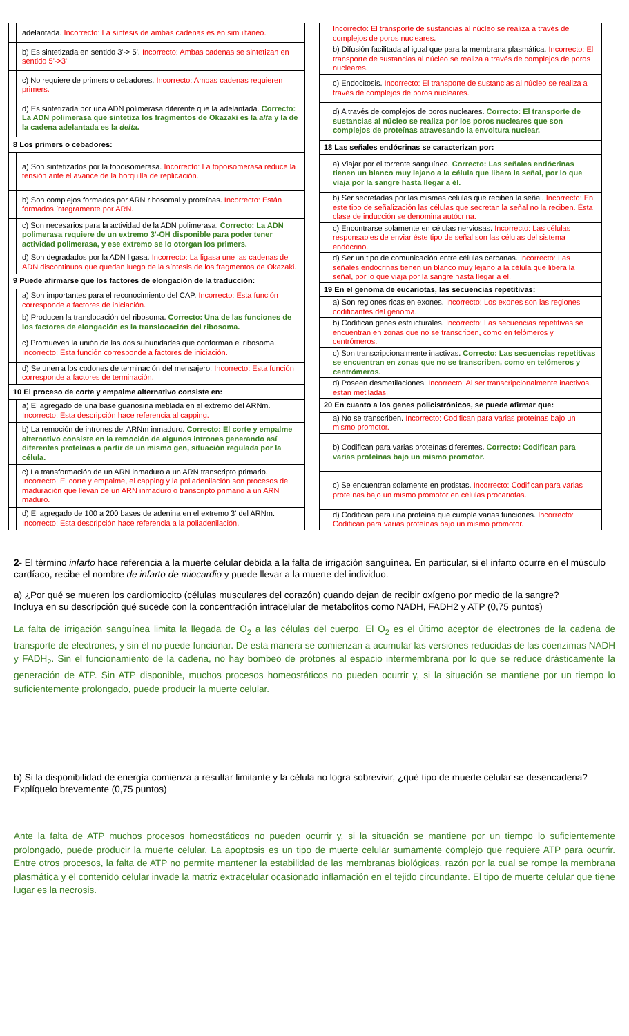| | adelantada. Incorrecto: La síntesis de ambas cadenas es en simultáneo. |
| | b) Es sintetizada en sentido 3'-> 5'. Incorrecto: Ambas cadenas se sintetizan en sentido 5'->3' |
| | c) No requiere de primers o cebadores. Incorrecto: Ambas cadenas requieren primers. |
| | d) Es sintetizada por una ADN polimerasa diferente que la adelantada. Correcto: La ADN polimerasa que sintetiza los fragmentos de Okazaki es la alfa y la de la cadena adelantada es la delta. |
| 8 Los primers o cebadores: | |
| | a) Son sintetizados por la topoisomerasa. Incorrecto: La topoisomerasa reduce la tensión ante el avance de la horquilla de replicación. |
| | b) Son complejos formados por ARN ribosomal y proteínas. Incorrecto: Están formados íntegramente por ARN. |
| | c) Son necesarios para la actividad de la ADN polimerasa. Correcto: La ADN polimerasa requiere de un extremo 3'-OH disponible para poder tener actividad polimerasa, y ese extremo se lo otorgan los primers. |
| | d) Son degradados por la ADN ligasa. Incorrecto: La ligasa une las cadenas de ADN discontinuos que quedan luego de la síntesis de los fragmentos de Okazaki. |
| 9 Puede afirmarse que los factores de elongación de la traducción: | |
| | a) Son importantes para el reconocimiento del CAP. Incorrecto: Esta función corresponde a factores de iniciación. |
| | b) Producen la translocación del ribosoma. Correcto: Una de las funciones de los factores de elongación es la translocación del ribosoma. |
| | c) Promueven la unión de las dos subunidades que conforman el ribosoma. Incorrecto: Esta función corresponde a factores de iniciación. |
| | d) Se unen a los codones de terminación del mensajero. Incorrecto: Esta función corresponde a factores de terminación. |
| 10 El proceso de corte y empalme alternativo consiste en: | |
| | a) El agregado de una base guanosina metilada en el extremo del ARNm. Incorrecto: Esta descripción hace referencia al capping. |
| | b) La remoción de intrones del ARNm inmaduro. Correcto: El corte y empalme alternativo consiste en la remoción de algunos intrones generando así diferentes proteínas a partir de un mismo gen, situación regulada por la célula. |
| | c) La transformación de un ARN inmaduro a un ARN transcripto primario. Incorrecto: El corte y empalme, el capping y la poliadenilación son procesos de maduración que llevan de un ARN inmaduro o transcripto primario a un ARN maduro. |
| | d) El agregado de 100 a 200 bases de adenina en el extremo 3' del ARNm. Incorrecto: Esta descripción hace referencia a la poliadenilación. |
| | Incorrecto: El transporte de sustancias al núcleo se realiza a través de complejos de poros nucleares. |
| | b) Difusión facilitada al igual que para la membrana plasmática. Incorrecto: El transporte de sustancias al núcleo se realiza a través de complejos de poros nucleares. |
| | c) Endocitosis. Incorrecto: El transporte de sustancias al núcleo se realiza a través de complejos de poros nucleares. |
| | d) A través de complejos de poros nucleares. Correcto: El transporte de sustancias al núcleo se realiza por los poros nucleares que son complejos de proteínas atravesando la envoltura nuclear. |
| 18 Las señales endócrinas se caracterizan por: | |
| | a) Viajar por el torrente sanguíneo. Correcto: Las señales endócrinas tienen un blanco muy lejano a la célula que libera la señal, por lo que viaja por la sangre hasta llegar a él. |
| | b) Ser secretadas por las mismas células que reciben la señal. Incorrecto: En este tipo de señalización las células que secretan la señal no la reciben. Ésta clase de inducción se denomina autócrina. |
| | c) Encontrarse solamente en células nerviosas. Incorrecto: Las células responsables de enviar éste tipo de señal son las células del sistema endócrino. |
| | d) Ser un tipo de comunicación entre células cercanas. Incorrecto: Las señales endócrinas tienen un blanco muy lejano a la célula que libera la señal, por lo que viaja por la sangre hasta llegar a él. |
| 19 En el genoma de eucariotas, las secuencias repetitivas: | |
| | a) Son regiones ricas en exones. Incorrecto: Los exones son las regiones codificantes del genoma. |
| | b) Codifican genes estructurales. Incorrecto: Las secuencias repetitivas se encuentran en zonas que no se transcriben, como en telómeros y centrómeros. |
| | c) Son transcripcionalmente inactivas. Correcto: Las secuencias repetitivas se encuentran en zonas que no se transcriben, como en telómeros y centrómeros. |
| | d) Poseen desmetilaciones. Incorrecto: Al ser transcripcionalmente inactivos, están metiladas. |
| 20 En cuanto a los genes policistrónicos, se puede afirmar que: | |
| | a) No se transcriben. Incorrecto: Codifican para varias proteínas bajo un mismo promotor. |
| | b) Codifican para varias proteínas diferentes. Correcto: Codifican para varias proteínas bajo un mismo promotor. |
| | c) Se encuentran solamente en protistas. Incorrecto: Codifican para varias proteínas bajo un mismo promotor en células procariotas. |
| | d) Codifican para una proteína que cumple varias funciones. Incorrecto: Codifican para varias proteínas bajo un mismo promotor. |
2- El término infarto hace referencia a la muerte celular debida a la falta de irrigación sanguínea. En particular, si el infarto ocurre en el músculo cardíaco, recibe el nombre de infarto de miocardio y puede llevar a la muerte del individuo.
a) ¿Por qué se mueren los cardiomiocito (células musculares del corazón) cuando dejan de recibir oxígeno por medio de la sangre?
Incluya en su descripción qué sucede con la concentración intracelular de metabolitos como NADH, FADH2 y ATP (0,75 puntos)
La falta de irrigación sanguínea limita la llegada de O<sub>2</sub> a las células del cuerpo. El O<sub>2</sub> es el último aceptor de electrones de la cadena de transporte de electrones, y sin él no puede funcionar. De esta manera se comienzan a acumular las versiones reducidas de las coenzimas NADH y FADH<sub>2</sub>. Sin el funcionamiento de la cadena, no hay bombeo de protones al espacio intermembrana por lo que se reduce drásticamente la generación de ATP. Sin ATP disponible, muchos procesos homeostáticos no pueden ocurrir y, si la situación se mantiene por un tiempo lo suficientemente prolongado, puede producir la muerte celular.
b) Si la disponibilidad de energía comienza a resultar limitante y la célula no logra sobrevivir, ¿qué tipo de muerte celular se desencadena? Explíquelo brevemente (0,75 puntos)
Ante la falta de ATP muchos procesos homeostáticos no pueden ocurrir y, si la situación se mantiene por un tiempo lo suficientemente prolongado, puede producir la muerte celular. La apoptosis es un tipo de muerte celular sumamente complejo que requiere ATP para ocurrir. Entre otros procesos, la falta de ATP no permite mantener la estabilidad de las membranas biológicas, razón por la cual se rompe la membrana plasmática y el contenido celular invade la matriz extracelular ocasionado inflamación en el tejido circundante. El tipo de muerte celular que tiene lugar es la necrosis.